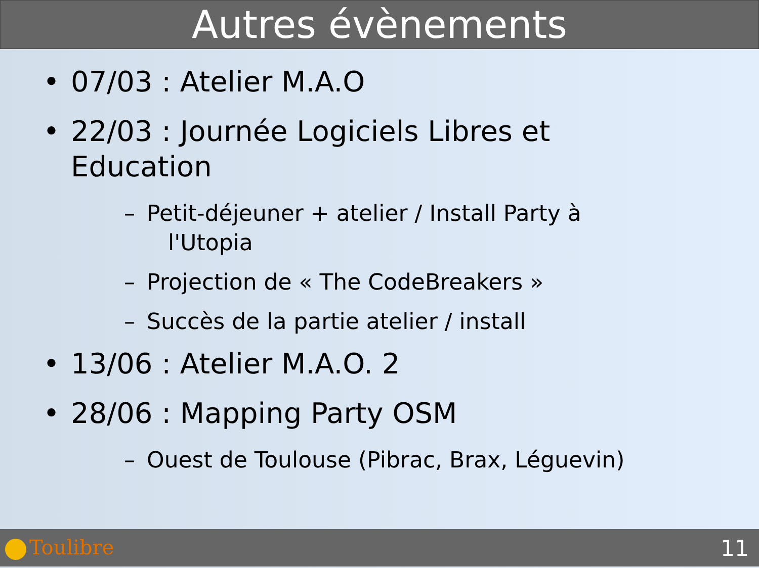Autres évènements
• 07/03 : Atelier M.A.O
• 22/03 : Journée Logiciels Libres et
Education
– Petit-déjeuner + atelier / Install Party à
l'Utopia
– Projection de « The CodeBreakers »
– Succès de la partie atelier / install
• 13/06 : Atelier M.A.O. 2
• 28/06 : Mapping Party OSM
– Ouest de Toulouse (Pibrac, Brax, Léguevin)
Toulibre 11